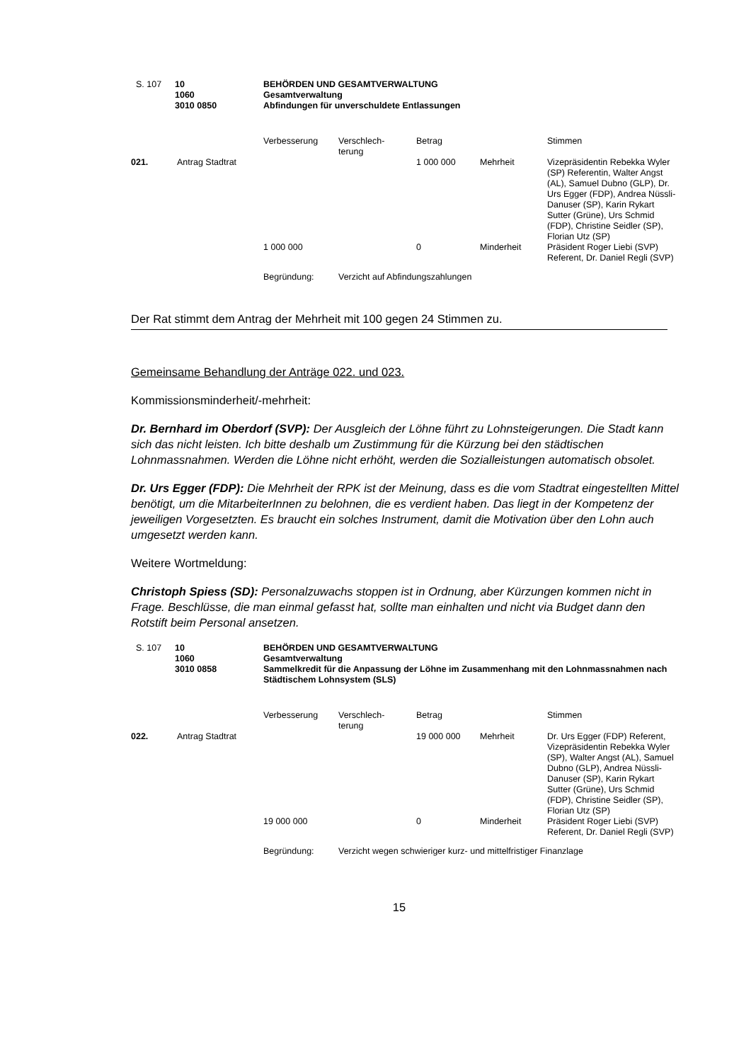| S. 107 | 10 1060 3010 0850 | BEHÖRDEN UND GESAMTVERWALTUNG Gesamtverwaltung Abfindungen für unverschuldete Entlassungen |
| | | Verbesserung | Verschlech- terung | Betrag | | Stimmen |
| 021. | Antrag Stadtrat | | | 1 000 000 | Mehrheit | Vizepräsidentin Rebekka Wyler (SP) Referentin, Walter Angst (AL), Samuel Dubno (GLP), Dr. Urs Egger (FDP), Andrea Nüssli-Danuser (SP), Karin Rykart Sutter (Grüne), Urs Schmid (FDP), Christine Seidler (SP), Florian Utz (SP) |
| | | 1 000 000 | | 0 | Minderheit | Präsident Roger Liebi (SVP) Referent, Dr. Daniel Regli (SVP) |
| | | Begründung: | Verzicht auf Abfindungszahlungen | | | |
Der Rat stimmt dem Antrag der Mehrheit mit 100 gegen 24 Stimmen zu.
Gemeinsame Behandlung der Anträge 022. und 023.
Kommissionsminderheit/-mehrheit:
Dr. Bernhard im Oberdorf (SVP): Der Ausgleich der Löhne führt zu Lohnsteigerungen. Die Stadt kann sich das nicht leisten. Ich bitte deshalb um Zustimmung für die Kürzung bei den städtischen Lohnmassnahmen. Werden die Löhne nicht erhöht, werden die Sozialleistungen automatisch obsolet.
Dr. Urs Egger (FDP): Die Mehrheit der RPK ist der Meinung, dass es die vom Stadtrat eingestellten Mittel benötigt, um die MitarbeiterInnen zu belohnen, die es verdient haben. Das liegt in der Kompetenz der jeweiligen Vorgesetzten. Es braucht ein solches Instrument, damit die Motivation über den Lohn auch umgesetzt werden kann.
Weitere Wortmeldung:
Christoph Spiess (SD): Personalzuwachs stoppen ist in Ordnung, aber Kürzungen kommen nicht in Frage. Beschlüsse, die man einmal gefasst hat, sollte man einhalten und nicht via Budget dann den Rotstift beim Personal ansetzen.
| S. 107 | 10 1060 3010 0858 | BEHÖRDEN UND GESAMTVERWALTUNG Gesamtverwaltung Sammelkredit für die Anpassung der Löhne im Zusammenhang mit den Lohnmassnahmen nach Städtischem Lohnsystem (SLS) |
| | | Verbesserung | Verschlech- terung | Betrag | | Stimmen |
| 022. | Antrag Stadtrat | | | 19 000 000 | Mehrheit | Dr. Urs Egger (FDP) Referent, Vizepräsidentin Rebekka Wyler (SP), Walter Angst (AL), Samuel Dubno (GLP), Andrea Nüssli-Danuser (SP), Karin Rykart Sutter (Grüne), Urs Schmid (FDP), Christine Seidler (SP), Florian Utz (SP) |
| | | 19 000 000 | | 0 | Minderheit | Präsident Roger Liebi (SVP) Referent, Dr. Daniel Regli (SVP) |
| | | Begründung: | Verzicht wegen schwieriger kurz- und mittelfristiger Finanzlage | | | |
15